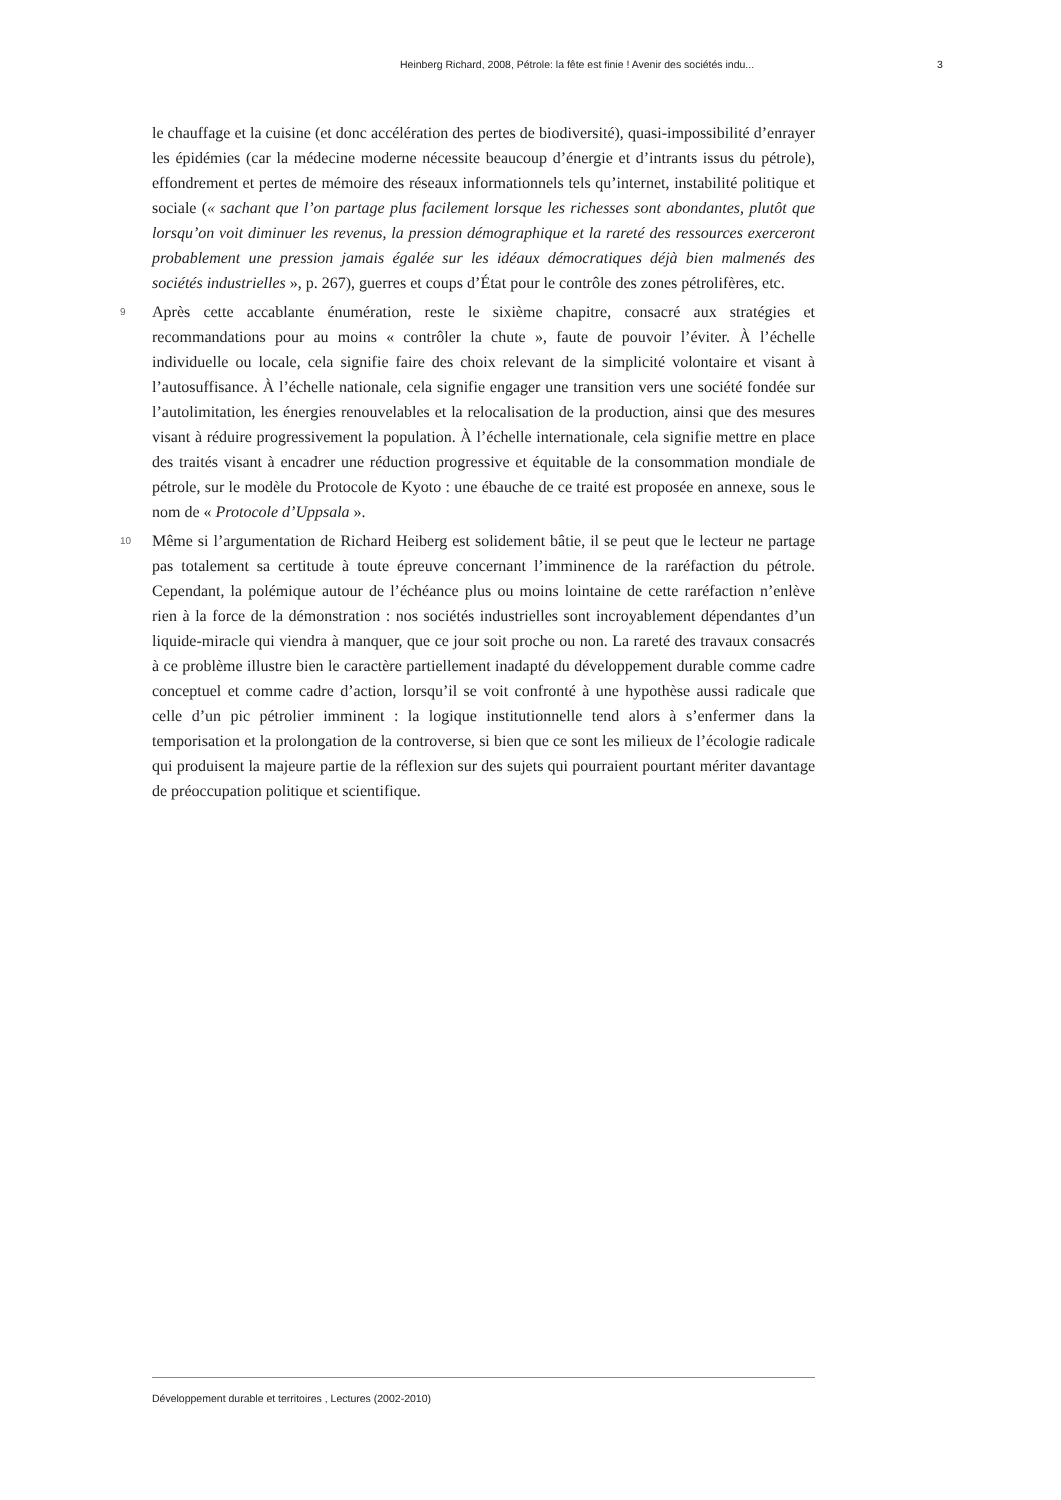Heinberg Richard, 2008, Pétrole: la fête est finie ! Avenir des sociétés indu... 3
le chauffage et la cuisine (et donc accélération des pertes de biodiversité), quasi-impossibilité d’enrayer les épidémies (car la médecine moderne nécessite beaucoup d’énergie et d’intrants issus du pétrole), effondrement et pertes de mémoire des réseaux informationnels tels qu’internet, instabilité politique et sociale (« sachant que l’on partage plus facilement lorsque les richesses sont abondantes, plutôt que lorsqu’on voit diminuer les revenus, la pression démographique et la rareté des ressources exerceront probablement une pression jamais égalée sur les idéaux démocratiques déjà bien malmenés des sociétés industrielles », p. 267), guerres et coups d’État pour le contrôle des zones pétrolifères, etc.
9
Après cette accablante énumération, reste le sixième chapitre, consacré aux stratégies et recommandations pour au moins « contrôler la chute », faute de pouvoir l’éviter. À l’échelle individuelle ou locale, cela signifie faire des choix relevant de la simplicité volontaire et visant à l’autosuffisance. À l’échelle nationale, cela signifie engager une transition vers une société fondée sur l’autolimitation, les énergies renouvelables et la relocalisation de la production, ainsi que des mesures visant à réduire progressivement la population. À l’échelle internationale, cela signifie mettre en place des traités visant à encadrer une réduction progressive et équitable de la consommation mondiale de pétrole, sur le modèle du Protocole de Kyoto : une ébauche de ce traité est proposée en annexe, sous le nom de « Protocole d’Uppsala ».
10
Même si l’argumentation de Richard Heiberg est solidement bâtie, il se peut que le lecteur ne partage pas totalement sa certitude à toute épreuve concernant l’imminence de la raréfaction du pétrole. Cependant, la polémique autour de l’échéance plus ou moins lointaine de cette raréfaction n’enlève rien à la force de la démonstration : nos sociétés industrielles sont incroyablement dépendantes d’un liquide-miracle qui viendra à manquer, que ce jour soit proche ou non. La rareté des travaux consacrés à ce problème illustre bien le caractère partiellement inadapté du développement durable comme cadre conceptuel et comme cadre d’action, lorsqu’il se voit confronté à une hypothèse aussi radicale que celle d’un pic pétrolier imminent : la logique institutionnelle tend alors à s’enfermer dans la temporisation et la prolongation de la controverse, si bien que ce sont les milieux de l’écologie radicale qui produisent la majeure partie de la réflexion sur des sujets qui pourraient pourtant mériter davantage de préoccupation politique et scientifique.
Développement durable et territoires , Lectures (2002-2010)